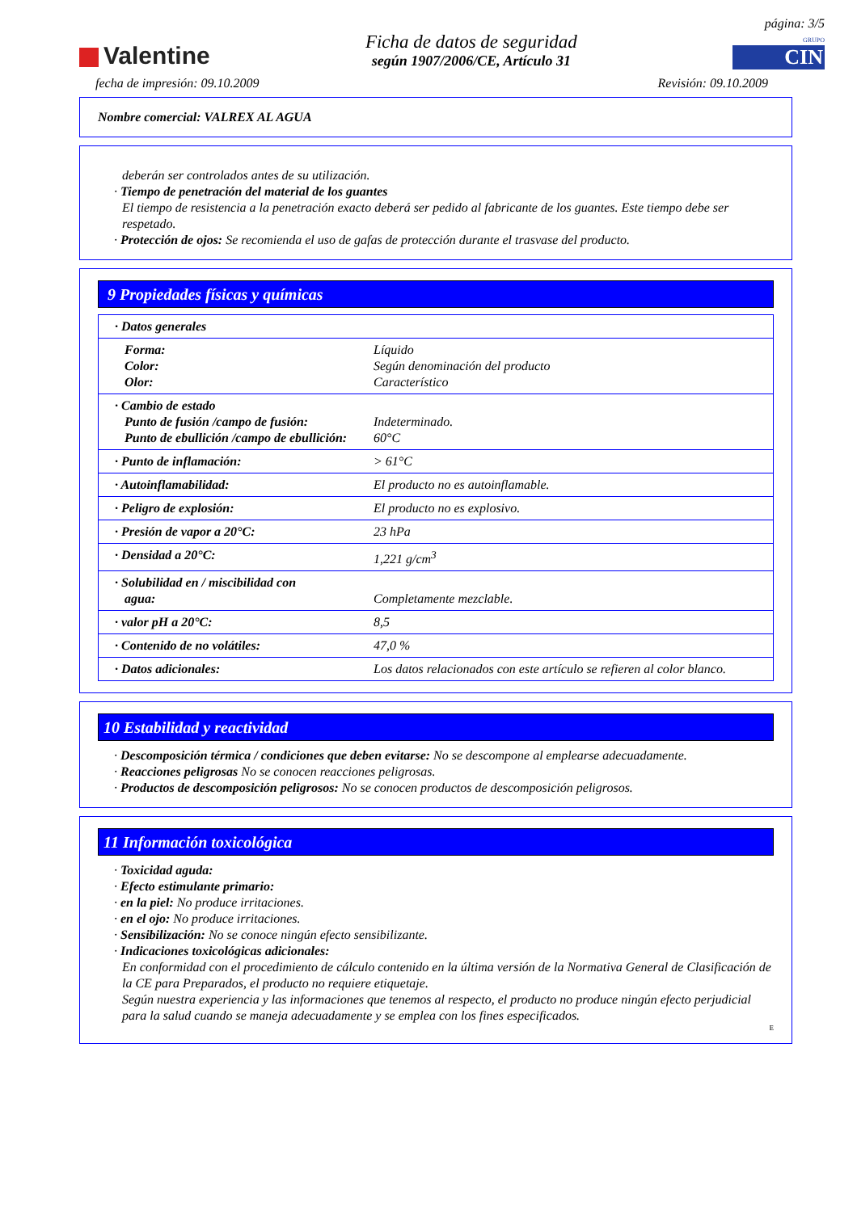Valentine
Ficha de datos de seguridad
según 1907/2006/CE, Artículo 31
página: 3/5
GRUPO
CIN
fecha de impresión: 09.10.2009 Revisión: 09.10.2009
Nombre comercial: VALREX AL AGUA
deberán ser controlados antes de su utilización.
· Tiempo de penetración del material de los guantes
El tiempo de resistencia a la penetración exacto deberá ser pedido al fabricante de los guantes. Este tiempo debe ser respetado.
· Protección de ojos: Se recomienda el uso de gafas de protección durante el trasvase del producto.
9 Propiedades físicas y químicas
| · Datos generales | |
| Forma: Color: Olor: | Líquido Según denominación del producto Característico |
| · Cambio de estado Punto de fusión /campo de fusión: Punto de ebullición /campo de ebullición: | Indeterminado. 60°C |
| · Punto de inflamación: | > 61°C |
| · Autoinflamabilidad: | El producto no es autoinflamable. |
| · Peligro de explosión: | El producto no es explosivo. |
| · Presión de vapor a 20°C: | 23 hPa |
| · Densidad a 20°C: | 1,221 g/cm<sup>3</sup> |
| · Solubilidad en / miscibilidad con agua: | Completamente mezclable. |
| · valor pH a 20°C: | 8,5 |
| · Contenido de no volátiles: | 47,0 % |
| · Datos adicionales: | Los datos relacionados con este artículo se refieren al color blanco. |
10 Estabilidad y reactividad
· Descomposición térmica / condiciones que deben evitarse: No se descompone al emplearse adecuadamente.
· Reacciones peligrosas No se conocen reacciones peligrosas.
· Productos de descomposición peligrosos: No se conocen productos de descomposición peligrosos.
11 Información toxicológica
· Toxicidad aguda:
· Efecto estimulante primario:
· en la piel: No produce irritaciones.
· en el ojo: No produce irritaciones.
· Sensibilización: No se conoce ningún efecto sensibilizante.
· Indicaciones toxicológicas adicionales:
En conformidad con el procedimiento de cálculo contenido en la última versión de la Normativa General de Clasificación de la CE para Preparados, el producto no requiere etiquetaje.
Según nuestra experiencia y las informaciones que tenemos al respecto, el producto no produce ningún efecto perjudicial para la salud cuando se maneja adecuadamente y se emplea con los fines especificados.
E